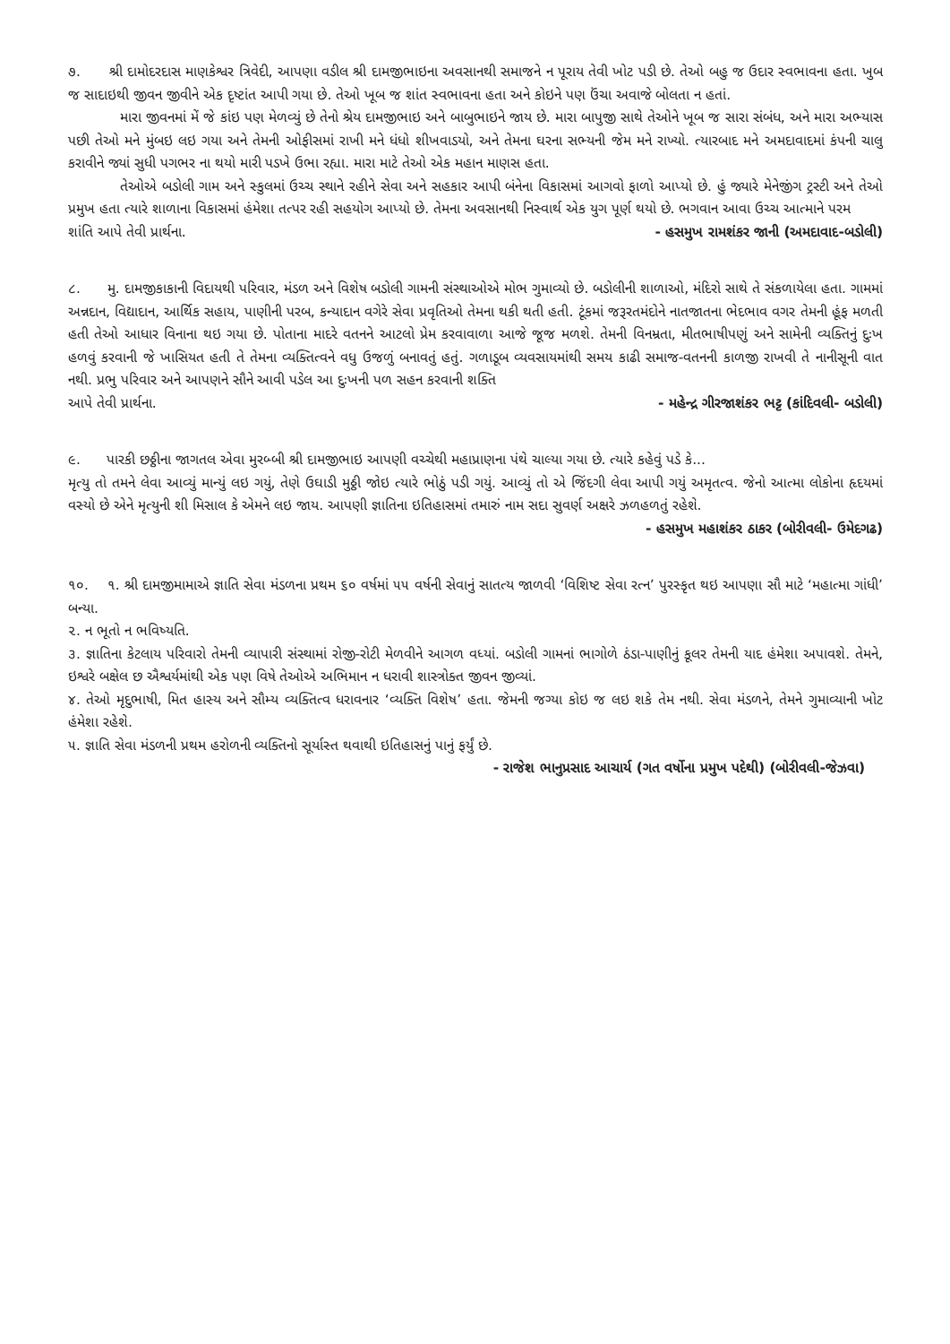૭. શ્રી દામોદરદાસ માણકેશ્વર ત્રિવેદી, આપણા વડીલ શ્રી દામજીભાઇના અવસાનથી સમાજને ન પૂરાય તેવી ખોટ પડી છે. તેઓ બહુ જ ઉદાર સ્વભાવના હતા. ખુબ જ સાદાઇથી જીવન જીવીને એક દૃષ્ટાંત આપી ગયા છે. તેઓ ખૂબ જ શાંત સ્વભાવના હતા અને કોઇને પણ ઉંચા અવાજે બોલતા ન હતાં.
મારા જીવનમાં મેં જે કાંઇ પણ મેળવ્યું છે તેનો શ્રેય દામજીભાઇ અને બાબુભાઇને જાય છે. મારા બાપુજી સાથે તેઓને ખૂબ જ સારા સંબંધ, અને મારા અભ્યાસ પછી તેઓ મને મુંબઇ લઇ ગયા અને તેમની ઓફીસમાં રાખી મને ધંધો શીખવાડયો, અને તેમના ઘરના સભ્યની જેમ મને રાખ્યો. ત્યારબાદ મને અમદાવાદમાં કંપની ચાલુ કરાવીને જ્યાં સુધી પગભર ના થયો મારી પડખે ઉભા રહ્યા. મારા માટે તેઓ એક મહાન માણસ હતા.
તેઓએ બડોલી ગામ અને સ્કુલમાં ઉચ્ચ સ્થાને રહીને સેવા અને સહકાર આપી બંનેના વિકાસમાં આગવો ફાળો આપ્યો છે. હું જ્યારે મેનેજીંગ ટ્રસ્ટી અને તેઓ પ્રમુખ હતા ત્યારે શાળાના વિકાસમાં હંમેશા તત્પર રહી સહયોગ આપ્યો છે. તેમના અવસાનથી નિસ્વાર્થ એક યુગ પૂર્ણ થયો છે. ભગવાન આવા ઉચ્ચ આત્માને પરમ
શાંતિ આપે તેવી પ્રાર્થના. - હસમુખ રામશંકર જાની (અમદાવાદ-બડોલી)
૮. મુ. દામજીકાકાની વિદાયથી પરિવાર, મંડળ અને વિશેષ બડોલી ગામની સંસ્થાઓએ મોભ ગુમાવ્યો છે. બડોલીની શાળાઓ, મંદિરો સાથે તે સંકળાયેલા હતા. ગામમાં અન્નદાન, વિદ્યાદાન, આર્થિક સહાય, પાણીની પરબ, કન્યાદાન વગેરે સેવા પ્રવૃતિઓ તેમના થકી થતી હતી. ટૂંકમાં જરૂરતમંદોને નાતજાતના ભેદભાવ વગર તેમની હૂંફ મળતી હતી તેઓ આધાર વિનાના થઇ ગયા છે. પોતાના માદરે વતનને આટલો પ્રેમ કરવાવાળા આજે જૂજ મળશે. તેમની વિનમ્રતા, મીતભાષીપણું અને સામેની વ્યક્તિનું દુઃખ હળવું કરવાની જે ખાસિયત હતી તે તેમના વ્યક્તિત્વને વધુ ઉજળું બનાવતું હતું. ગળાડૂબ વ્યવસાયમાંથી સમય કાઢી સમાજ-વતનની કાળજી રાખવી તે નાનીસૂની વાત નથી. પ્રભુ પરિવાર અને આપણને સૌને આવી પડેલ આ દુઃખની પળ સહન કરવાની શક્તિ
આપે તેવી પ્રાર્થના. - મહેન્દ્ર ગીરજાશંકર ભટ્ટ (કાંદિવલી- બડોલી)
૯. પારકી છઠ્ઠીના જાગતલ એવા મુરબ્બી શ્રી દામજીભાઇ આપણી વચ્ચેથી મહાપ્રાણના પંથે ચાલ્યા ગયા છે. ત્યારે કહેવું પડે કે...
મૃત્યુ તો તમને લેવા આવ્યું માન્યું લઇ ગયું, તેણે ઉઘાડી મુઠ્ઠી જોઇ ત્યારે ભોઠું પડી ગયું. આવ્યું તો એ જિંદગી લેવા આપી ગયું અમૃતત્વ. જેનો આત્મા લોકોના હૃદયમાં વસ્યો છે એને મૃત્યુની શી મિસાલ કે એમને લઇ જાય. આપણી જ્ઞાતિના ઇતિહાસમાં તમારું નામ સદા સુવર્ણ અક્ષરે ઝળહળતું રહેશે.
- હસમુખ મહાશંકર ઠાકર (બોરીવલી- ઉમેદગઢ)
૧૦. ૧. શ્રી દામજીમામાએ જ્ઞાતિ સેવા મંડળના પ્રથમ ૬૦ વર્ષમાં ૫૫ વર્ષની સેવાનું સાતત્ય જાળવી ‘વિશિષ્ટ સેવા રત્ન’ પુરસ્કૃત થઇ આપણા સૌ માટે ‘મહાત્મા ગાંધી’ બન્યા.
૨. ન ભૂતો ન ભવિષ્યતિ.
૩. જ્ઞાતિના કેટલાય પરિવારો તેમની વ્યાપારી સંસ્થામાં રોજી-રોટી મેળવીને આગળ વધ્યાં. બડોલી ગામનાં ભાગોળે ઠંડા-પાણીનું કૂલર તેમની યાદ હંમેશા અપાવશે. તેમને, ઇશ્વરે બક્ષેલ છ ઐશ્વર્યમાંથી એક પણ વિષે તેઓએ અભિમાન ન ધરાવી શાસ્ત્રોક્ત જીવન જીવ્યાં.
૪. તેઓ મૃદુભાષી, મિત હાસ્ય અને સૌમ્ય વ્યક્તિત્વ ધરાવનાર ‘વ્યક્તિ વિશેષ’ હતા. જેમની જગ્યા કોઇ જ લઇ શકે તેમ નથી. સેવા મંડળને, તેમને ગુમાવ્યાની ખોટ હંમેશા રહેશે.
૫. જ્ઞાતિ સેવા મંડળની પ્રથમ હરોળની વ્યક્તિનો સૂર્યાસ્ત થવાથી ઇતિહાસનું પાનું ફર્યું છે.
- રાજેશ ભાનુપ્રસાદ આચાર્ય (ગત વર્ષોના પ્રમુખ પદેથી) (બોરીવલી-જેઝવા)